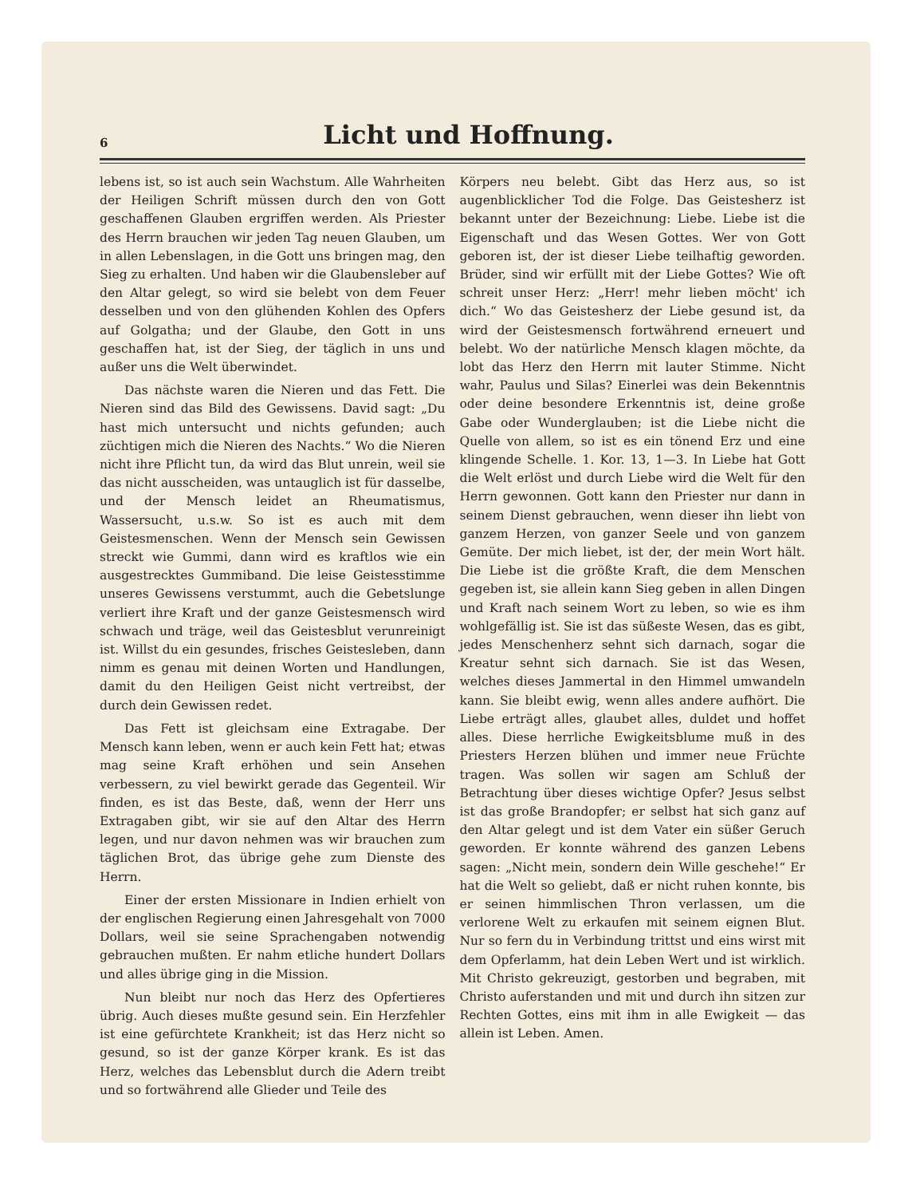6
Licht und Hoffnung.
lebens ist, so ist auch sein Wachstum. Alle Wahrheiten der Heiligen Schrift müssen durch den von Gott geschaffenen Glauben ergriffen werden. Als Priester des Herrn brauchen wir jeden Tag neuen Glauben, um in allen Lebenslagen, in die Gott uns bringen mag, den Sieg zu erhalten. Und haben wir die Glaubensleber auf den Altar gelegt, so wird sie belebt von dem Feuer desselben und von den glühenden Kohlen des Opfers auf Golgatha; und der Glaube, den Gott in uns geschaffen hat, ist der Sieg, der täglich in uns und außer uns die Welt überwindet.
Das nächste waren die Nieren und das Fett. Die Nieren sind das Bild des Gewissens. David sagt: „Du hast mich untersucht und nichts gefunden; auch züchtigen mich die Nieren des Nachts.“ Wo die Nieren nicht ihre Pflicht tun, da wird das Blut unrein, weil sie das nicht ausscheiden, was untauglich ist für dasselbe, und der Mensch leidet an Rheumatismus, Wassersucht, u.s.w. So ist es auch mit dem Geistesmenschen. Wenn der Mensch sein Gewissen streckt wie Gummi, dann wird es kraftlos wie ein ausgestrecktes Gummiband. Die leise Geistesstimme unseres Gewissens verstummt, auch die Gebetslunge verliert ihre Kraft und der ganze Geistesmensch wird schwach und träge, weil das Geistesblut verunreinigt ist. Willst du ein gesundes, frisches Geistesleben, dann nimm es genau mit deinen Worten und Handlungen, damit du den Heiligen Geist nicht vertreibst, der durch dein Gewissen redet.
Das Fett ist gleichsam eine Extragabe. Der Mensch kann leben, wenn er auch kein Fett hat; etwas mag seine Kraft erhöhen und sein Ansehen verbessern, zu viel bewirkt gerade das Gegenteil. Wir finden, es ist das Beste, daß, wenn der Herr uns Extragaben gibt, wir sie auf den Altar des Herrn legen, und nur davon nehmen was wir brauchen zum täglichen Brot, das übrige gehe zum Dienste des Herrn.
Einer der ersten Missionare in Indien erhielt von der englischen Regierung einen Jahresgehalt von 7000 Dollars, weil sie seine Sprachengaben notwendig gebrauchen mußten. Er nahm etliche hundert Dollars und alles übrige ging in die Mission.
Nun bleibt nur noch das Herz des Opfertieres übrig. Auch dieses mußte gesund sein. Ein Herzfehler ist eine gefürchtete Krankheit; ist das Herz nicht so gesund, so ist der ganze Körper krank. Es ist das Herz, welches das Lebensblut durch die Adern treibt und so fortwährend alle Glieder und Teile des
Körpers neu belebt. Gibt das Herz aus, so ist augenblicklicher Tod die Folge. Das Geistesherz ist bekannt unter der Bezeichnung: Liebe. Liebe ist die Eigenschaft und das Wesen Gottes. Wer von Gott geboren ist, der ist dieser Liebe teilhaftig geworden. Brüder, sind wir erfüllt mit der Liebe Gottes? Wie oft schreit unser Herz: „Herr! mehr lieben möcht' ich dich.“ Wo das Geistesherz der Liebe gesund ist, da wird der Geistesmensch fortwährend erneuert und belebt. Wo der natürliche Mensch klagen möchte, da lobt das Herz den Herrn mit lauter Stimme. Nicht wahr, Paulus und Silas? Einerlei was dein Bekenntnis oder deine besondere Erkenntnis ist, deine große Gabe oder Wunderglauben; ist die Liebe nicht die Quelle von allem, so ist es ein tönend Erz und eine klingende Schelle. 1. Kor. 13, 1—3. In Liebe hat Gott die Welt erlöst und durch Liebe wird die Welt für den Herrn gewonnen. Gott kann den Priester nur dann in seinem Dienst gebrauchen, wenn dieser ihn liebt von ganzem Herzen, von ganzer Seele und von ganzem Gemüte. Der mich liebet, ist der, der mein Wort hält. Die Liebe ist die größte Kraft, die dem Menschen gegeben ist, sie allein kann Sieg geben in allen Dingen und Kraft nach seinem Wort zu leben, so wie es ihm wohlgefällig ist. Sie ist das süßeste Wesen, das es gibt, jedes Menschenherz sehnt sich darnach, sogar die Kreatur sehnt sich darnach. Sie ist das Wesen, welches dieses Jammertal in den Himmel umwandeln kann. Sie bleibt ewig, wenn alles andere aufhört. Die Liebe erträgt alles, glaubet alles, duldet und hoffet alles. Diese herrliche Ewigkeitsblume muß in des Priesters Herzen blühen und immer neue Früchte tragen. Was sollen wir sagen am Schluß der Betrachtung über dieses wichtige Opfer? Jesus selbst ist das große Brandopfer; er selbst hat sich ganz auf den Altar gelegt und ist dem Vater ein süßer Geruch geworden. Er konnte während des ganzen Lebens sagen: „Nicht mein, sondern dein Wille geschehe!“ Er hat die Welt so geliebt, daß er nicht ruhen konnte, bis er seinen himmlischen Thron verlassen, um die verlorene Welt zu erkaufen mit seinem eignen Blut. Nur so fern du in Verbindung trittst und eins wirst mit dem Opferlamm, hat dein Leben Wert und ist wirklich. Mit Christo gekreuzigt, gestorben und begraben, mit Christo auferstanden und mit und durch ihn sitzen zur Rechten Gottes, eins mit ihm in alle Ewigkeit — das allein ist Leben. Amen.